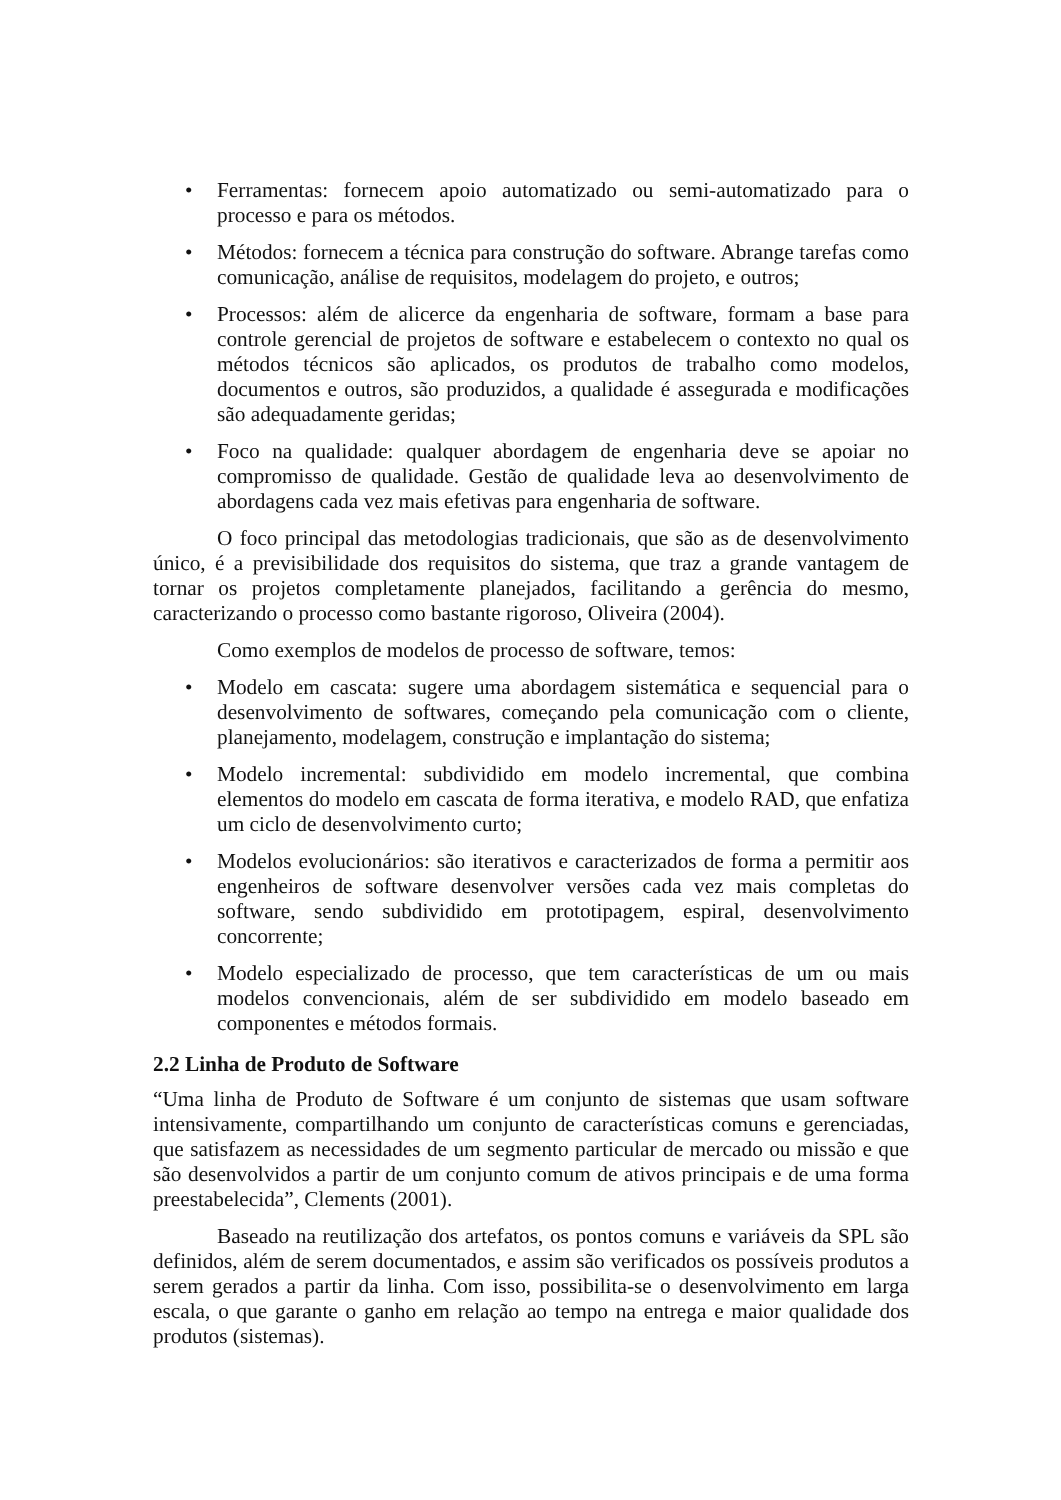• Ferramentas: fornecem apoio automatizado ou semi-automatizado para o processo e para os métodos.
• Métodos: fornecem a técnica para construção do software. Abrange tarefas como comunicação, análise de requisitos, modelagem do projeto, e outros;
• Processos: além de alicerce da engenharia de software, formam a base para controle gerencial de projetos de software e estabelecem o contexto no qual os métodos técnicos são aplicados, os produtos de trabalho como modelos, documentos e outros, são produzidos, a qualidade é assegurada e modificações são adequadamente geridas;
• Foco na qualidade: qualquer abordagem de engenharia deve se apoiar no compromisso de qualidade. Gestão de qualidade leva ao desenvolvimento de abordagens cada vez mais efetivas para engenharia de software.
O foco principal das metodologias tradicionais, que são as de desenvolvimento único, é a previsibilidade dos requisitos do sistema, que traz a grande vantagem de tornar os projetos completamente planejados, facilitando a gerência do mesmo, caracterizando o processo como bastante rigoroso, Oliveira (2004).
Como exemplos de modelos de processo de software, temos:
• Modelo em cascata: sugere uma abordagem sistemática e sequencial para o desenvolvimento de softwares, começando pela comunicação com o cliente, planejamento, modelagem, construção e implantação do sistema;
• Modelo incremental: subdividido em modelo incremental, que combina elementos do modelo em cascata de forma iterativa, e modelo RAD, que enfatiza um ciclo de desenvolvimento curto;
• Modelos evolucionários: são iterativos e caracterizados de forma a permitir aos engenheiros de software desenvolver versões cada vez mais completas do software, sendo subdividido em prototipagem, espiral, desenvolvimento concorrente;
• Modelo especializado de processo, que tem características de um ou mais modelos convencionais, além de ser subdividido em modelo baseado em componentes e métodos formais.
2.2 Linha de Produto de Software
“Uma linha de Produto de Software é um conjunto de sistemas que usam software intensivamente, compartilhando um conjunto de características comuns e gerenciadas, que satisfazem as necessidades de um segmento particular de mercado ou missão e que são desenvolvidos a partir de um conjunto comum de ativos principais e de uma forma preestabelecida”, Clements (2001).
Baseado na reutilização dos artefatos, os pontos comuns e variáveis da SPL são definidos, além de serem documentados, e assim são verificados os possíveis produtos a serem gerados a partir da linha. Com isso, possibilita-se o desenvolvimento em larga escala, o que garante o ganho em relação ao tempo na entrega e maior qualidade dos produtos (sistemas).